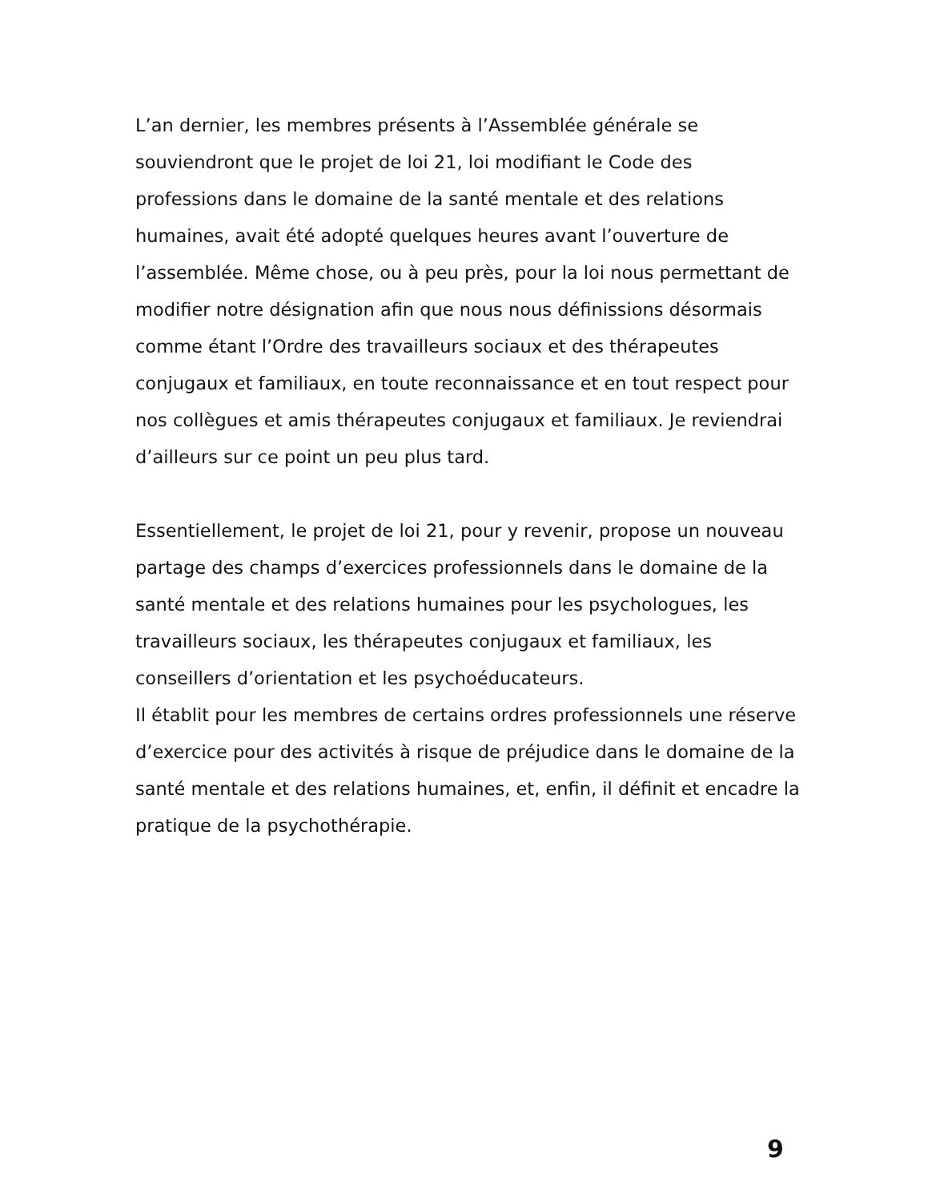L’an dernier, les membres présents à l’Assemblée générale se souviendront que le projet de loi 21, loi modifiant le Code des professions dans le domaine de la santé mentale et des relations humaines, avait été adopté quelques heures avant l’ouverture de l’assemblée. Même chose, ou à peu près, pour la loi nous permettant de modifier notre désignation afin que nous nous définissions désormais comme étant l’Ordre des travailleurs sociaux et des thérapeutes conjugaux et familiaux, en toute reconnaissance et en tout respect pour nos collègues et amis thérapeutes conjugaux et familiaux. Je reviendrai d’ailleurs sur ce point un peu plus tard.
Essentiellement, le projet de loi 21, pour y revenir, propose un nouveau partage des champs d’exercices professionnels dans le domaine de la santé mentale et des relations humaines pour les psychologues, les travailleurs sociaux, les thérapeutes conjugaux et familiaux, les conseillers d’orientation et les psychoéducateurs.
Il établit pour les membres de certains ordres professionnels une réserve d’exercice pour des activités à risque de préjudice dans le domaine de la santé mentale et des relations humaines, et, enfin, il définit et encadre la pratique de la psychothérapie.
9